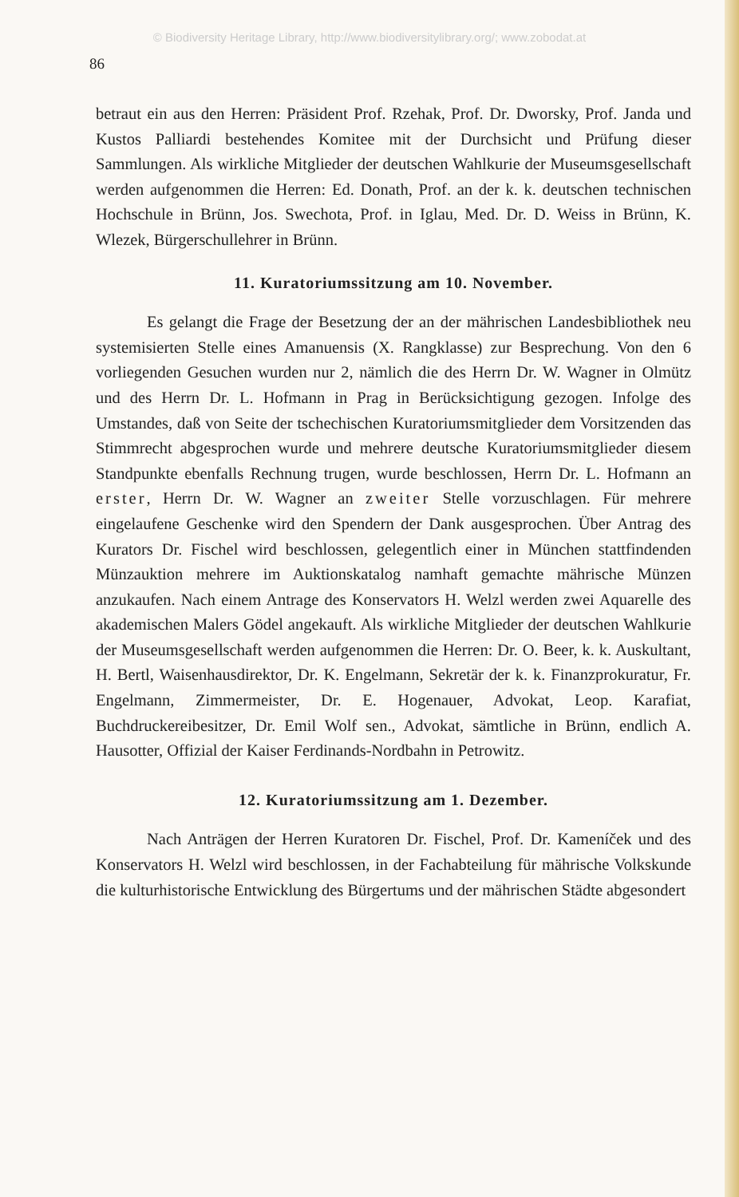© Biodiversity Heritage Library, http://www.biodiversitylibrary.org/; www.zobodat.at
86
betraut ein aus den Herren: Präsident Prof. Rzehak, Prof. Dr. Dworsky, Prof. Janda und Kustos Palliardi bestehendes Komitee mit der Durchsicht und Prüfung dieser Sammlungen. Als wirkliche Mitglieder der deutschen Wahlkurie der Museumsgesellschaft werden aufgenommen die Herren: Ed. Donath, Prof. an der k. k. deutschen technischen Hochschule in Brünn, Jos. Swechota, Prof. in Iglau, Med. Dr. D. Weiss in Brünn, K. Wlezek, Bürgerschullehrer in Brünn.
11. Kuratoriumssitzung am 10. November.
Es gelangt die Frage der Besetzung der an der mährischen Landesbibliothek neu systemisierten Stelle eines Amanuensis (X. Rangklasse) zur Besprechung. Von den 6 vorliegenden Gesuchen wurden nur 2, nämlich die des Herrn Dr. W. Wagner in Olmütz und des Herrn Dr. L. Hofmann in Prag in Berücksichtigung gezogen. Infolge des Umstandes, daß von Seite der tschechischen Kuratoriumsmitglieder dem Vorsitzenden das Stimmrecht abgesprochen wurde und mehrere deutsche Kuratoriumsmitglieder diesem Standpunkte ebenfalls Rechnung trugen, wurde beschlossen, Herrn Dr. L. Hofmann an erster, Herrn Dr. W. Wagner an zweiter Stelle vorzuschlagen. Für mehrere eingelaufene Geschenke wird den Spendern der Dank ausgesprochen. Über Antrag des Kurators Dr. Fischel wird beschlossen, gelegentlich einer in München stattfindenden Münzauktion mehrere im Auktionskatalog namhaft gemachte mährische Münzen anzukaufen. Nach einem Antrage des Konservators H. Welzl werden zwei Aquarelle des akademischen Malers Gödel angekauft. Als wirkliche Mitglieder der deutschen Wahlkurie der Museumsgesellschaft werden aufgenommen die Herren: Dr. O. Beer, k. k. Auskultant, H. Bertl, Waisenhausdirektor, Dr. K. Engelmann, Sekretär der k. k. Finanzprokuratur, Fr. Engelmann, Zimmermeister, Dr. E. Hogenauer, Advokat, Leop. Karafiat, Buchdruckereibesitzer, Dr. Emil Wolf sen., Advokat, sämtliche in Brünn, endlich A. Hausotter, Offizial der Kaiser Ferdinands-Nordbahn in Petrowitz.
12. Kuratoriumssitzung am 1. Dezember.
Nach Anträgen der Herren Kuratoren Dr. Fischel, Prof. Dr. Kameníček und des Konservators H. Welzl wird beschlossen, in der Fachabteilung für mährische Volkskunde die kulturhistorische Entwicklung des Bürgertums und der mährischen Städte abgesondert